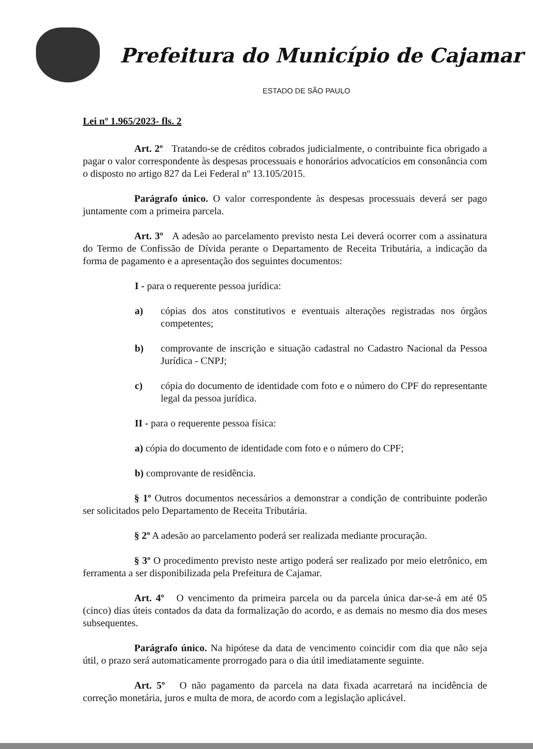Prefeitura do Município de Cajamar
ESTADO DE SÃO PAULO
Lei nº 1.965/2023- fls. 2
Art. 2º Tratando-se de créditos cobrados judicialmente, o contribuinte fica obrigado a pagar o valor correspondente às despesas processuais e honorários advocatícios em consonância com o disposto no artigo 827 da Lei Federal nº 13.105/2015.
Parágrafo único. O valor correspondente às despesas processuais deverá ser pago juntamente com a primeira parcela.
Art. 3º A adesão ao parcelamento previsto nesta Lei deverá ocorrer com a assinatura do Termo de Confissão de Dívida perante o Departamento de Receita Tributária, a indicação da forma de pagamento e a apresentação dos seguintes documentos:
I - para o requerente pessoa jurídica:
a) cópias dos atos constitutivos e eventuais alterações registradas nos órgãos competentes;
b) comprovante de inscrição e situação cadastral no Cadastro Nacional da Pessoa Jurídica - CNPJ;
c) cópia do documento de identidade com foto e o número do CPF do representante legal da pessoa jurídica.
II - para o requerente pessoa física:
a) cópia do documento de identidade com foto e o número do CPF;
b) comprovante de residência.
§ 1º Outros documentos necessários a demonstrar a condição de contribuinte poderão ser solicitados pelo Departamento de Receita Tributária.
§ 2º A adesão ao parcelamento poderá ser realizada mediante procuração.
§ 3º O procedimento previsto neste artigo poderá ser realizado por meio eletrônico, em ferramenta a ser disponibilizada pela Prefeitura de Cajamar.
Art. 4º O vencimento da primeira parcela ou da parcela única dar-se-á em até 05 (cinco) dias úteis contados da data da formalização do acordo, e as demais no mesmo dia dos meses subsequentes.
Parágrafo único. Na hipótese da data de vencimento coincidir com dia que não seja útil, o prazo será automaticamente prorrogado para o dia útil imediatamente seguinte.
Art. 5º O não pagamento da parcela na data fixada acarretará na incidência de correção monetária, juros e multa de mora, de acordo com a legislação aplicável.